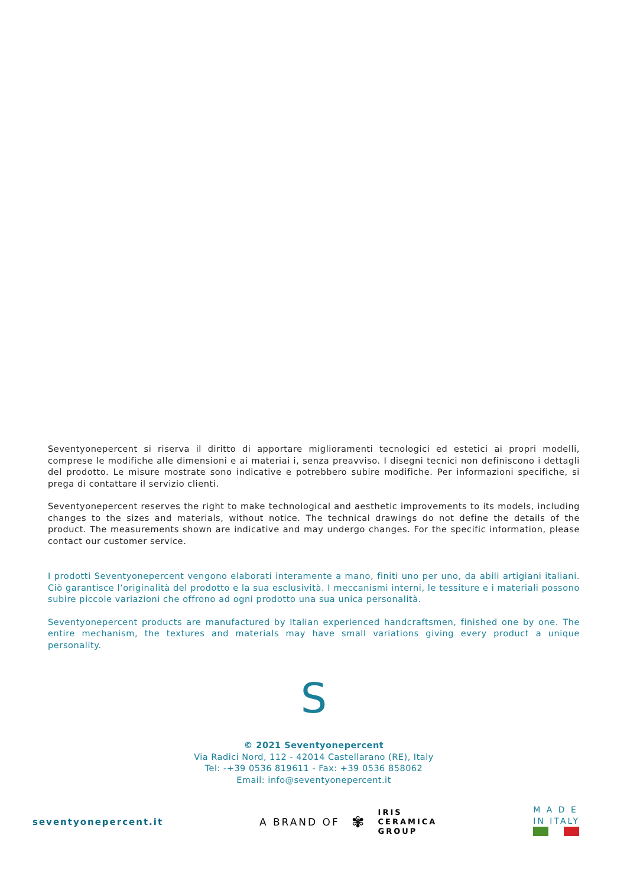Seventyonepercent si riserva il diritto di apportare miglioramenti tecnologici ed estetici ai propri modelli, comprese le modifiche alle dimensioni e ai materiai i, senza preavviso. I disegni tecnici non definiscono i dettagli del prodotto. Le misure mostrate sono indicative e potrebbero subire modifiche. Per informazioni specifiche, si prega di contattare il servizio clienti.
Seventyonepercent reserves the right to make technological and aesthetic improvements to its models, including changes to the sizes and materials, without notice. The technical drawings do not define the details of the product. The measurements shown are indicative and may undergo changes. For the specific information, please contact our customer service.
I prodotti Seventyonepercent vengono elaborati interamente a mano, finiti uno per uno, da abili artigiani italiani. Ciò garantisce l’originalità del prodotto e la sua esclusività. I meccanismi interni, le tessiture e i materiali possono subire piccole variazioni che offrono ad ogni prodotto una sua unica personalità.
Seventyonepercent products are manufactured by Italian experienced handcraftsmen, finished one by one. The entire mechanism, the textures and materials may have small variations giving every product a unique personality.
S
© 2021 Seventyonepercent
Via Radici Nord, 112 - 42014 Castellarano (RE), Italy
Tel: -+39 0536 819611 - Fax: +39 0536 858062
Email: info@seventyonepercent.it
seventyonepercent.it
A BRAND OF ✾
IRIS
CERAMICA
GROUP
M A D E
IN ITALY